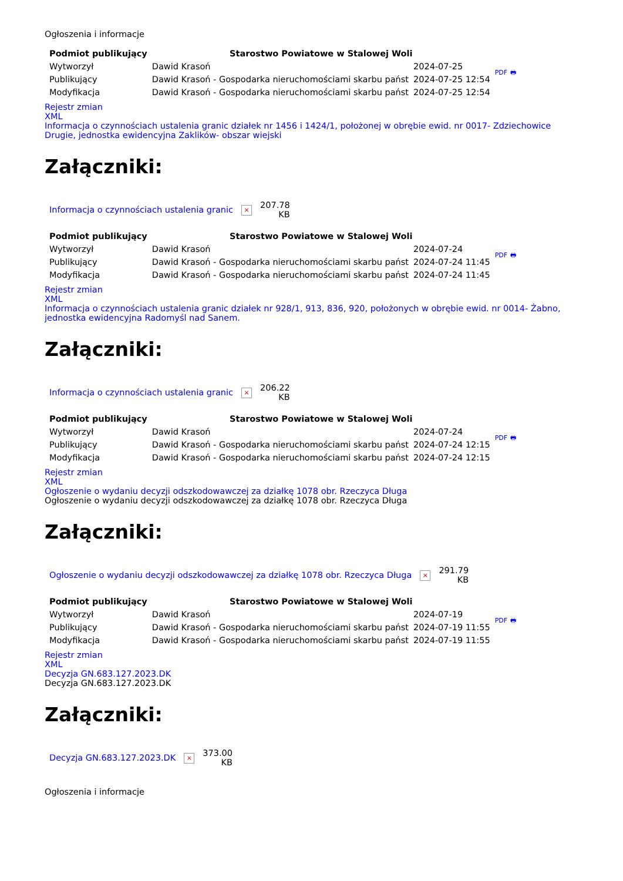Ogłoszenia i informacje
| Podmiot publikujący | Starostwo Powiatowe w Stalowej Woli | | PDF 🖶 |
| Wytworzył | Dawid Krasoń | 2024-07-25 | |
| Publikujący | Dawid Krasoń - Gospodarka nieruchomościami skarbu państ | 2024-07-25 12:54 | |
| Modyfikacja | Dawid Krasoń - Gospodarka nieruchomościami skarbu państ | 2024-07-25 12:54 | |
Rejestr zmian
XML
Informacja o czynnościach ustalenia granic działek nr 1456 i 1424/1, położonej w obrębie ewid. nr 0017- Zdziechowice Drugie, jednostka ewidencyjna Zaklików- obszar wiejski
Załączniki:
| Informacja o czynnościach ustalenia granic | × | 207.78 KB |
| Podmiot publikujący | Starostwo Powiatowe w Stalowej Woli | | PDF 🖶 |
| Wytworzył | Dawid Krasoń | 2024-07-24 | |
| Publikujący | Dawid Krasoń - Gospodarka nieruchomościami skarbu państ | 2024-07-24 11:45 | |
| Modyfikacja | Dawid Krasoń - Gospodarka nieruchomościami skarbu państ | 2024-07-24 11:45 | |
Rejestr zmian
XML
Informacja o czynnościach ustalenia granic działek nr 928/1, 913, 836, 920, położonych w obrębie ewid. nr 0014- Żabno, jednostka ewidencyjna Radomyśl nad Sanem.
Załączniki:
| Informacja o czynnościach ustalenia granic | × | 206.22 KB |
| Podmiot publikujący | Starostwo Powiatowe w Stalowej Woli | | PDF 🖶 |
| Wytworzył | Dawid Krasoń | 2024-07-24 | |
| Publikujący | Dawid Krasoń - Gospodarka nieruchomościami skarbu państ | 2024-07-24 12:15 | |
| Modyfikacja | Dawid Krasoń - Gospodarka nieruchomościami skarbu państ | 2024-07-24 12:15 | |
Rejestr zmian
XML
Ogłoszenie o wydaniu decyzji odszkodowawczej za działkę 1078 obr. Rzeczyca Długa
Ogłoszenie o wydaniu decyzji odszkodowawczej za działkę 1078 obr. Rzeczyca Długa
Załączniki:
| Ogłoszenie o wydaniu decyzji odszkodowawczej za działkę 1078 obr. Rzeczyca Długa | × | 291.79 KB |
| Podmiot publikujący | Starostwo Powiatowe w Stalowej Woli | | PDF 🖶 |
| Wytworzył | Dawid Krasoń | 2024-07-19 | |
| Publikujący | Dawid Krasoń - Gospodarka nieruchomościami skarbu państ | 2024-07-19 11:55 | |
| Modyfikacja | Dawid Krasoń - Gospodarka nieruchomościami skarbu państ | 2024-07-19 11:55 | |
Rejestr zmian
XML
Decyzja GN.683.127.2023.DK
Decyzja GN.683.127.2023.DK
Załączniki:
| Decyzja GN.683.127.2023.DK | × | 373.00 KB |
Ogłoszenia i informacje